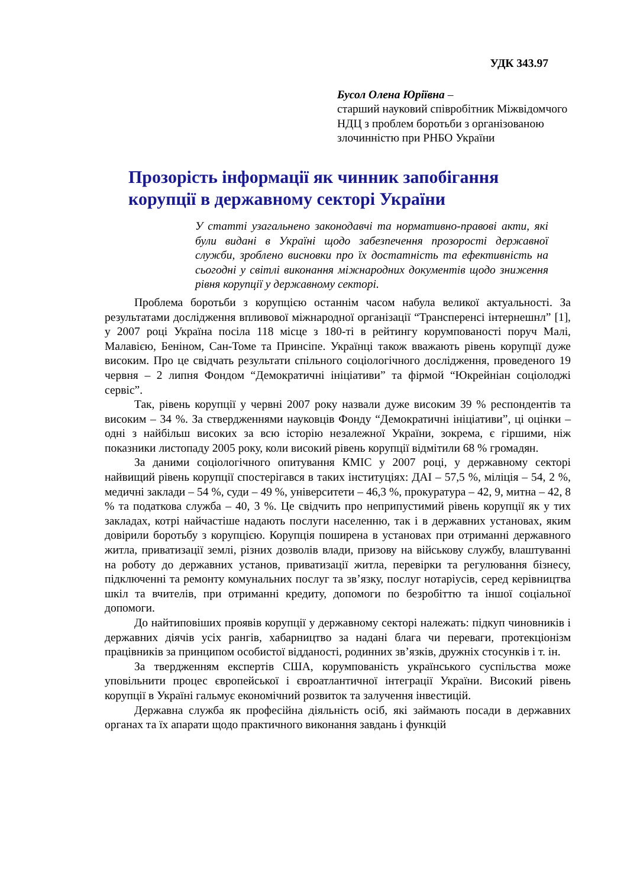УДК 343.97
Бусол Олена Юріївна –
старший науковий співробітник Міжвідомчого НДЦ з проблем боротьби з організованою злочинністю при РНБО України
Прозорість інформації як чинник запобігання корупції в державному секторі України
У статті узагальнено законодавчі та нормативно-правові акти, які були видані в Україні щодо забезпечення прозорості державної служби, зроблено висновки про їх достатність та ефективність на сьогодні у світлі виконання міжнародних документів щодо зниження рівня корупції у державному секторі.
Проблема боротьби з корупцією останнім часом набула великої актуальності. За результатами дослідження впливової міжнародної організації “Трансперенсі інтернешнл” [1], у 2007 році Україна посіла 118 місце з 180-ті в рейтингу корумпованості поруч Малі, Малавією, Беніном, Сан-Томе та Принсіпе. Українці також вважають рівень корупції дуже високим. Про це свідчать результати спільного соціологічного дослідження, проведеного 19 червня – 2 липня Фондом “Демократичні ініціативи” та фірмой “Юкрейніан соціолоджі сервіс”.
Так, рівень корупції у червні 2007 року назвали дуже високим 39 % респондентів та високим – 34 %. За ствердженнями науковців Фонду “Демократичні ініціативи”, ці оцінки – одні з найбільш високих за всю історію незалежної України, зокрема, є гіршими, ніж показники листопаду 2005 року, коли високий рівень корупції відмітили 68 % громадян.
За даними соціологічного опитування КМІС у 2007 році, у державному секторі найвищий рівень корупції спостерігався в таких інституціях: ДАІ – 57,5 %, міліція – 54, 2 %, медичні заклади – 54 %, суди – 49 %, університети – 46,3 %, прокуратура – 42, 9, митна – 42, 8 % та податкова служба – 40, 3 %. Це свідчить про неприпустимий рівень корупції як у тих закладах, котрі найчастіше надають послуги населенню, так і в державних установах, яким довірили боротьбу з корупцією. Корупція поширена в установах при отриманні державного житла, приватизації землі, різних дозволів влади, призову на військову службу, влаштуванні на роботу до державних установ, приватизації житла, перевірки та регулювання бізнесу, підключенні та ремонту комунальних послуг та зв’язку, послуг нотаріусів, серед керівництва шкіл та вчителів, при отриманні кредиту, допомоги по безробіттю та іншої соціальної допомоги.
До найтиповіших проявів корупції у державному секторі належать: підкуп чиновників і державних діячів усіх рангів, хабарництво за надані блага чи переваги, протекціонізм працівників за принципом особистої відданості, родинних зв’язків, дружніх стосунків і т. ін.
За твердженням експертів США, корумпованість українського суспільства може уповільнити процес європейської і євроатлантичної інтеграції України. Високий рівень корупції в Україні гальмує економічний розвиток та залучення інвестицій.
Державна служба як професійна діяльність осіб, які займають посади в державних органах та їх апарати щодо практичного виконання завдань і функцій